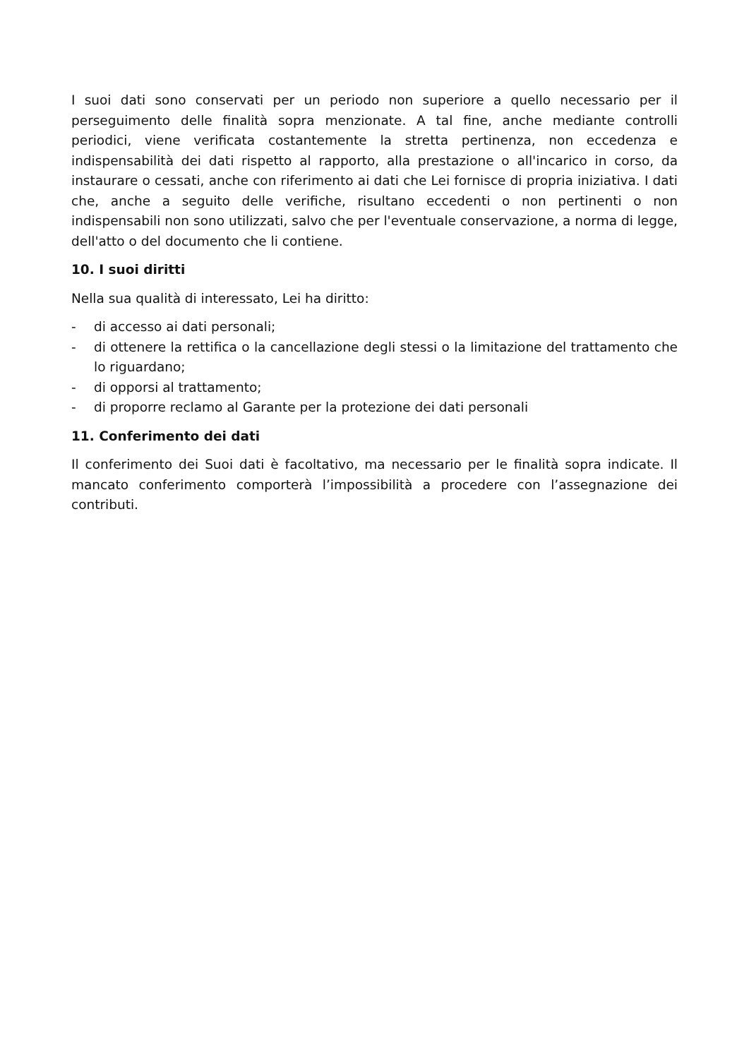I suoi dati sono conservati per un periodo non superiore a quello necessario per il perseguimento delle finalità sopra menzionate. A tal fine, anche mediante controlli periodici, viene verificata costantemente la stretta pertinenza, non eccedenza e indispensabilità dei dati rispetto al rapporto, alla prestazione o all'incarico in corso, da instaurare o cessati, anche con riferimento ai dati che Lei fornisce di propria iniziativa. I dati che, anche a seguito delle verifiche, risultano eccedenti o non pertinenti o non indispensabili non sono utilizzati, salvo che per l'eventuale conservazione, a norma di legge, dell'atto o del documento che li contiene.
10. I suoi diritti
Nella sua qualità di interessato, Lei ha diritto:
- di accesso ai dati personali;
- di ottenere la rettifica o la cancellazione degli stessi o la limitazione del trattamento che lo riguardano;
- di opporsi al trattamento;
- di proporre reclamo al Garante per la protezione dei dati personali
11. Conferimento dei dati
Il conferimento dei Suoi dati è facoltativo, ma necessario per le finalità sopra indicate. Il mancato conferimento comporterà l’impossibilità a procedere con l’assegnazione dei contributi.